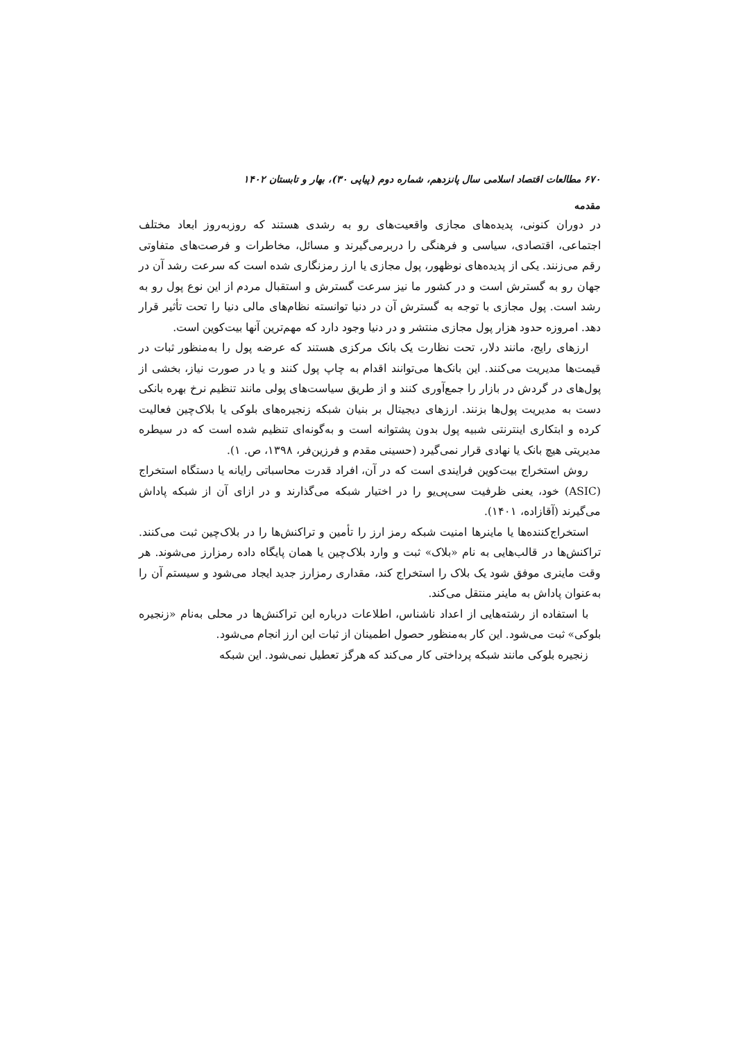۶۷۰ مطالعات اقتصاد اسلامی سال پانزدهم، شماره دوم (پیاپی ۳۰)، بهار و تابستان ۱۴۰۲
مقدمه
در دوران کنونی، پدیده‌های مجازی واقعیت‌های رو به رشدی هستند که روزبه‌روز ابعاد مختلف اجتماعی، اقتصادی، سیاسی و فرهنگی را دربرمی‌گیرند و مسائل، مخاطرات و فرصت‌های متفاوتی رقم می‌زنند. یکی از پدیده‌های نوظهور، پول مجازی یا ارز رمزنگاری شده است که سرعت رشد آن در جهان رو به گسترش است و در کشور ما نیز سرعت گسترش و استقبال مردم از این نوع پول رو به رشد است. پول مجازی با توجه به گسترش آن در دنیا توانسته نظام‌های مالی دنیا را تحت تأثیر قرار دهد. امروزه حدود هزار پول مجازی منتشر و در دنیا وجود دارد که مهم‌ترین آنها بیت‌کوین است.
ارزهای رایج، مانند دلار، تحت نظارت یک بانک مرکزی هستند که عرضه پول را به‌منظور ثبات در قیمت‌ها مدیریت می‌کنند. این بانک‌ها می‌توانند اقدام به چاپ پول کنند و یا در صورت نیاز، بخشی از پول‌های در گردش در بازار را جمع‌آوری کنند و از طریق سیاست‌های پولی مانند تنظیم نرخ بهره بانکی دست به مدیریت پول‌ها بزنند. ارزهای دیجیتال بر بنیان شبکه زنجیره‌های بلوکی یا بلاک‌چین فعالیت کرده و ابتکاری اینترنتی شبیه پول بدون پشتوانه است و به‌گونه‌ای تنظیم شده است که در سیطره مدیریتی هیچ بانک یا نهادی قرار نمی‌گیرد (حسینی مقدم و فرزین‌فر، ۱۳۹۸، ص. ۱).
روش استخراج بیت‌کوین فرایندی است که در آن، افراد قدرت محاسباتی رایانه یا دستگاه استخراج (ASIC) خود، یعنی ظرفیت سی‌پی‌یو را در اختیار شبکه می‌گذارند و در ازای آن از شبکه پاداش می‌گیرند (آقازاده، ۱۴۰۱).
استخراج‌کننده‌ها یا ماینرها امنیت شبکه رمز ارز را تأمین و تراکنش‌ها را در بلاک‌چین ثبت می‌کنند. تراکنش‌ها در قالب‌هایی به نام «بلاک» ثبت و وارد بلاک‌چین یا همان پایگاه داده رمزارز می‌شوند. هر وقت ماینری موفق شود یک بلاک را استخراج کند، مقداری رمزارز جدید ایجاد می‌شود و سیستم آن را به‌عنوان پاداش به ماینر منتقل می‌کند.
با استفاده از رشته‌هایی از اعداد ناشناس، اطلاعات درباره این تراکنش‌ها در محلی به‌نام «زنجیره بلوکی» ثبت می‌شود. این کار به‌منظور حصول اطمینان از ثبات این ارز انجام می‌شود.
زنجیره بلوکی مانند شبکه پرداختی کار می‌کند که هرگز تعطیل نمی‌شود. این شبکه